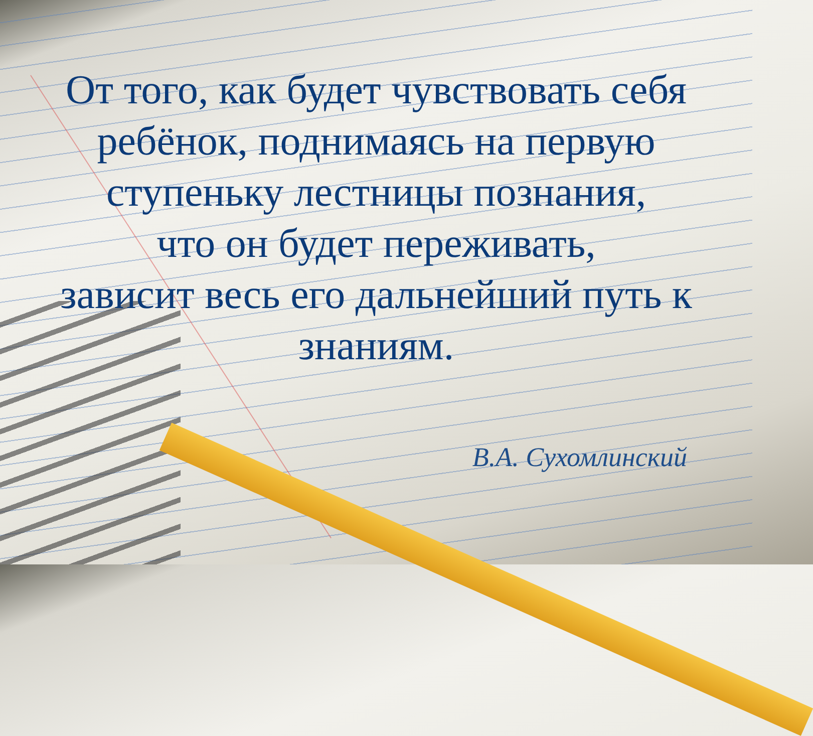От того, как будет чувствовать себя
ребёнок, поднимаясь на первую
ступеньку лестницы познания,
что он будет переживать,
зависит весь его дальнейший путь к
знаниям.
В.А. Сухомлинский